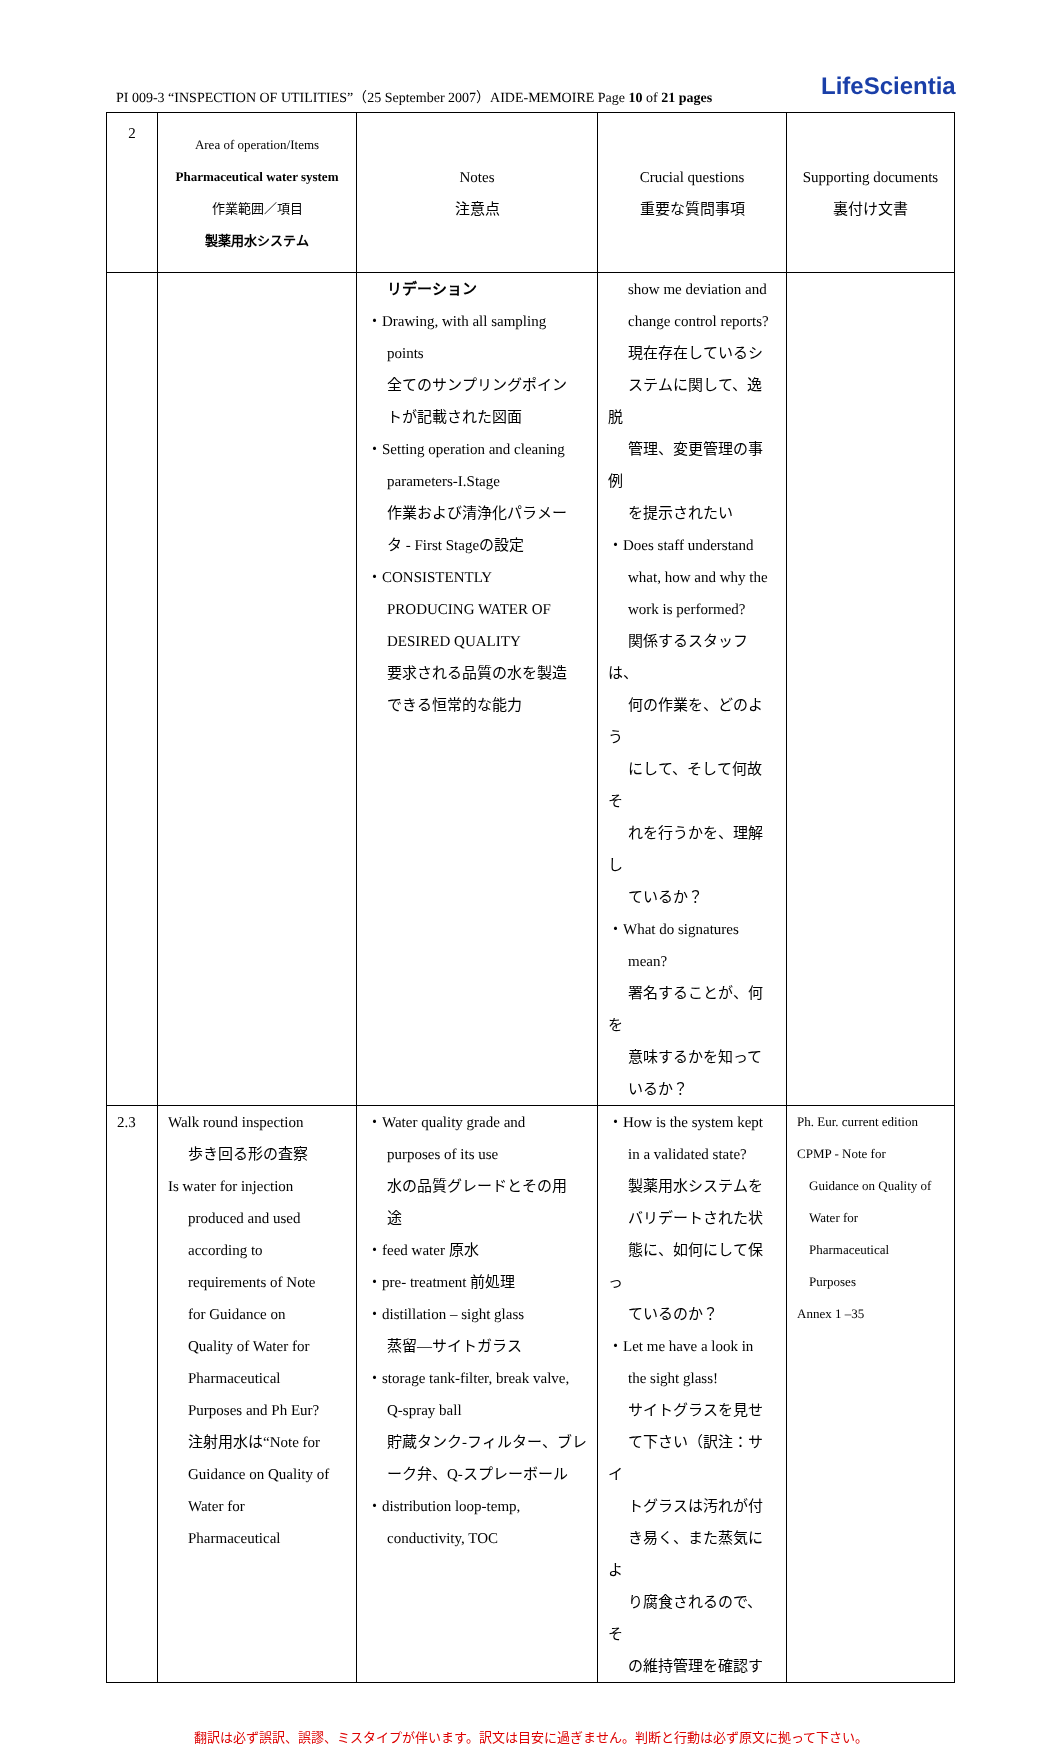PI 009-3 “INSPECTION OF UTILITIES”（25 September 2007）AIDE-MEMOIRE Page 10 of 21 pages LifeScientia
| 2 | Area of operation/Items Pharmaceutical water system 作業範囲／項目 製薬用水システム | Notes 注意点 | Crucial questions 重要な質問事項 | Supporting documents 裏付け文書 |
| | | リデーション ・Drawing, with all sampling points 全てのサンプリングポイン トが記載された図面 ・Setting operation and cleaning parameters-I.Stage 作業および清浄化パラメー タ - First Stageの設定 ・CONSISTENTLY PRODUCING WATER OF DESIRED QUALITY 要求される品質の水を製造 できる恒常的な能力 | show me deviation and change control reports? 現在存在しているシ ステムに関して、逸脱 管理、変更管理の事例 を提示されたい ・Does staff understand what, how and why the work is performed? 関係するスタッフは、 何の作業を、どのよう にして、そして何故そ れを行うかを、理解し ているか？ ・What do signatures mean? 署名することが、何を 意味するかを知って いるか？ | |
| 2.3 | Walk round inspection 歩き回る形の査察 Is water for injection produced and used according to requirements of Note for Guidance on Quality of Water for Pharmaceutical Purposes and Ph Eur? 注射用水は“Note for Guidance on Quality of Water for Pharmaceutical | ・Water quality grade and purposes of its use 水の品質グレードとその用 途 ・feed water 原水 ・pre- treatment 前処理 ・distillation – sight glass 蒸留—サイトガラス ・storage tank-filter, break valve, Q-spray ball 貯蔵タンク-フィルター、ブレ ーク弁、Q-スプレーボール ・distribution loop-temp, conductivity, TOC | ・How is the system kept in a validated state? 製薬用水システムを バリデートされた状 態に、如何にして保っ ているのか？ ・Let me have a look in the sight glass! サイトグラスを見せ て下さい（訳注：サイ トグラスは汚れが付 き易く、また蒸気によ り腐食されるので、そ の維持管理を確認す | Ph. Eur. current edition CPMP - Note for Guidance on Quality of Water for Pharmaceutical Purposes Annex 1 –35 |
翻訳は必ず誤訳、誤謬、ミスタイプが伴います。訳文は目安に過ぎません。判断と行動は必ず原文に拠って下さい。